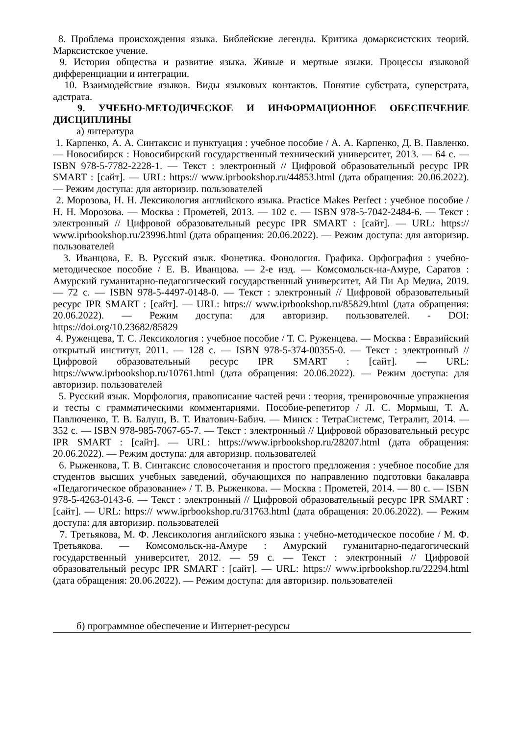8. Проблема происхождения языка. Библейские легенды. Критика домарксистских теорий. Марксистское учение.
9. История общества и развитие языка. Живые и мертвые языки. Процессы языковой дифференциации и интеграции.
10. Взаимодействие языков. Виды языковых контактов. Понятие субстрата, суперстрата, адстрата.
9. УЧЕБНО-МЕТОДИЧЕСКОЕ И ИНФОРМАЦИОННОЕ ОБЕСПЕЧЕНИЕ ДИСЦИПЛИНЫ
а) литература
1. Карпенко, А. А. Синтаксис и пунктуация : учебное пособие / А. А. Карпенко, Д. В. Павленко. — Новосибирск : Новосибирский государственный технический университет, 2013. — 64 c. — ISBN 978-5-7782-2228-1. — Текст : электронный // Цифровой образовательный ресурс IPR SMART : [сайт]. — URL: https:// www.iprbookshop.ru/44853.html (дата обращения: 20.06.2022). — Режим доступа: для авторизир. пользователей
2. Морозова, Н. Н. Лексикология английского языка. Practice Makes Perfect : учебное пособие / Н. Н. Морозова. — Москва : Прометей, 2013. — 102 c. — ISBN 978-5-7042-2484-6. — Текст : электронный // Цифровой образовательный ресурс IPR SMART : [сайт]. — URL: https:// www.iprbookshop.ru/23996.html (дата обращения: 20.06.2022). — Режим доступа: для авторизир. пользователей
3. Иванцова, Е. В. Русский язык. Фонетика. Фонология. Графика. Орфография : учебно-методическое пособие / Е. В. Иванцова. — 2-е изд. — Комсомольск-на-Амуре, Саратов : Амурский гуманитарно-педагогический государственный университет, Ай Пи Ар Медиа, 2019. — 72 c. — ISBN 978-5-4497-0148-0. — Текст : электронный // Цифровой образовательный ресурс IPR SMART : [сайт]. — URL: https:// www.iprbookshop.ru/85829.html (дата обращения: 20.06.2022). — Режим доступа: для авторизир. пользователей. - DOI: https://doi.org/10.23682/85829
4. Руженцева, Т. С. Лексикология : учебное пособие / Т. С. Руженцева. — Москва : Евразийский открытый институт, 2011. — 128 c. — ISBN 978-5-374-00355-0. — Текст : электронный // Цифровой образовательный ресурс IPR SMART : [сайт]. — URL: https://www.iprbookshop.ru/10761.html (дата обращения: 20.06.2022). — Режим доступа: для авторизир. пользователей
5. Русский язык. Морфология, правописание частей речи : теория, тренировочные упражнения и тесты с грамматическими комментариями. Пособие-репетитор / Л. С. Мормыш, Т. А. Павлюченко, Т. В. Балуш, В. Т. Иватович-Бабич. — Минск : ТетраСистемс, Тетралит, 2014. — 352 c. — ISBN 978-985-7067-65-7. — Текст : электронный // Цифровой образовательный ресурс IPR SMART : [сайт]. — URL: https://www.iprbookshop.ru/28207.html (дата обращения: 20.06.2022). — Режим доступа: для авторизир. пользователей
6. Рыженкова, Т. В. Синтаксис словосочетания и простого предложения : учебное пособие для студентов высших учебных заведений, обучающихся по направлению подготовки бакалавра «Педагогическое образование» / Т. В. Рыженкова. — Москва : Прометей, 2014. — 80 c. — ISBN 978-5-4263-0143-6. — Текст : электронный // Цифровой образовательный ресурс IPR SMART : [сайт]. — URL: https:// www.iprbookshop.ru/31763.html (дата обращения: 20.06.2022). — Режим доступа: для авторизир. пользователей
7. Третьякова, М. Ф. Лексикология английского языка : учебно-методическое пособие / М. Ф. Третьякова. — Комсомольск-на-Амуре : Амурский гуманитарно-педагогический государственный университет, 2012. — 59 c. — Текст : электронный // Цифровой образовательный ресурс IPR SMART : [сайт]. — URL: https:// www.iprbookshop.ru/22294.html (дата обращения: 20.06.2022). — Режим доступа: для авторизир. пользователей
б) программное обеспечение и Интернет-ресурсы